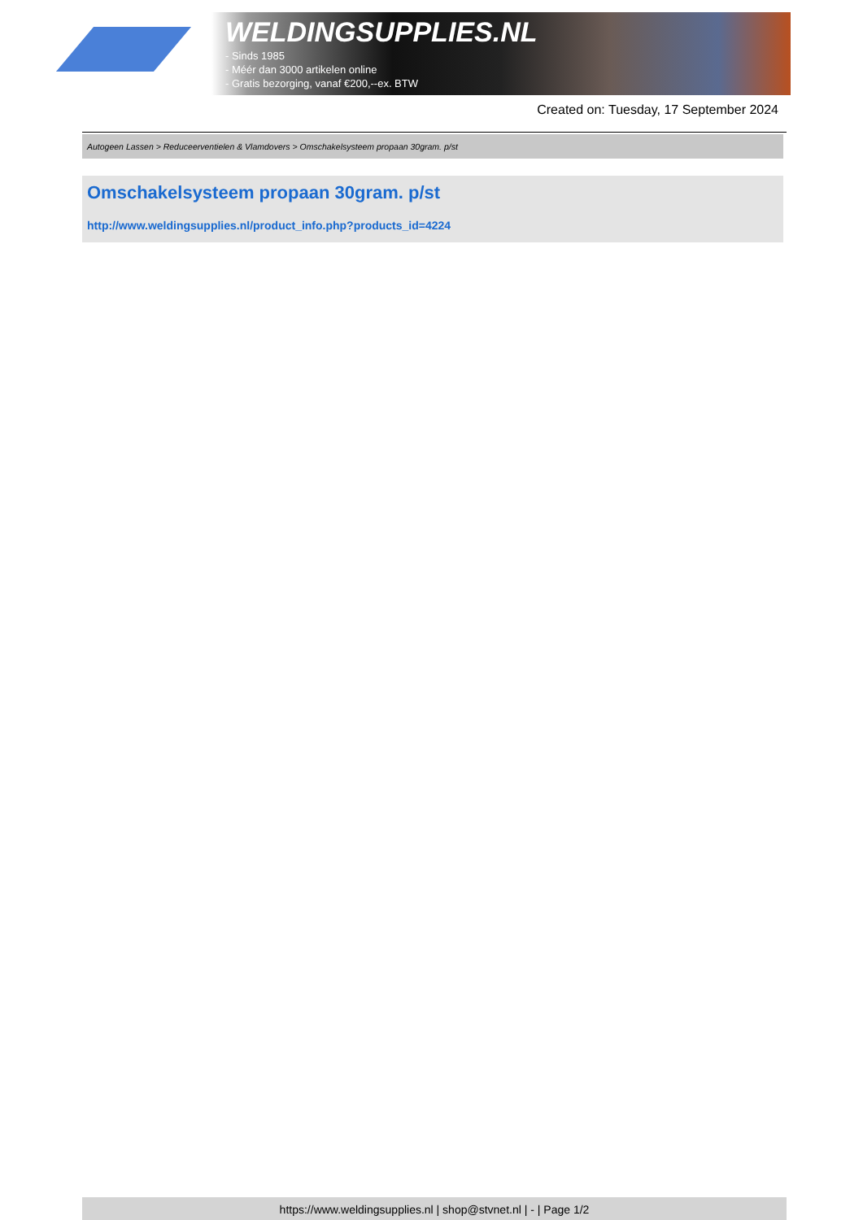WELDINGSUPPLIES.NL
- Sinds 1985
- Méér dan 3000 artikelen online
- Gratis bezorging, vanaf €200,--ex. BTW
Created on: Tuesday, 17 September 2024
Autogeen Lassen > Reduceerventielen & Vlamdovers > Omschakelsysteem propaan 30gram. p/st
Omschakelsysteem propaan 30gram. p/st
http://www.weldingsupplies.nl/product_info.php?products_id=4224
https://www.weldingsupplies.nl | shop@stvnet.nl | - | Page 1/2